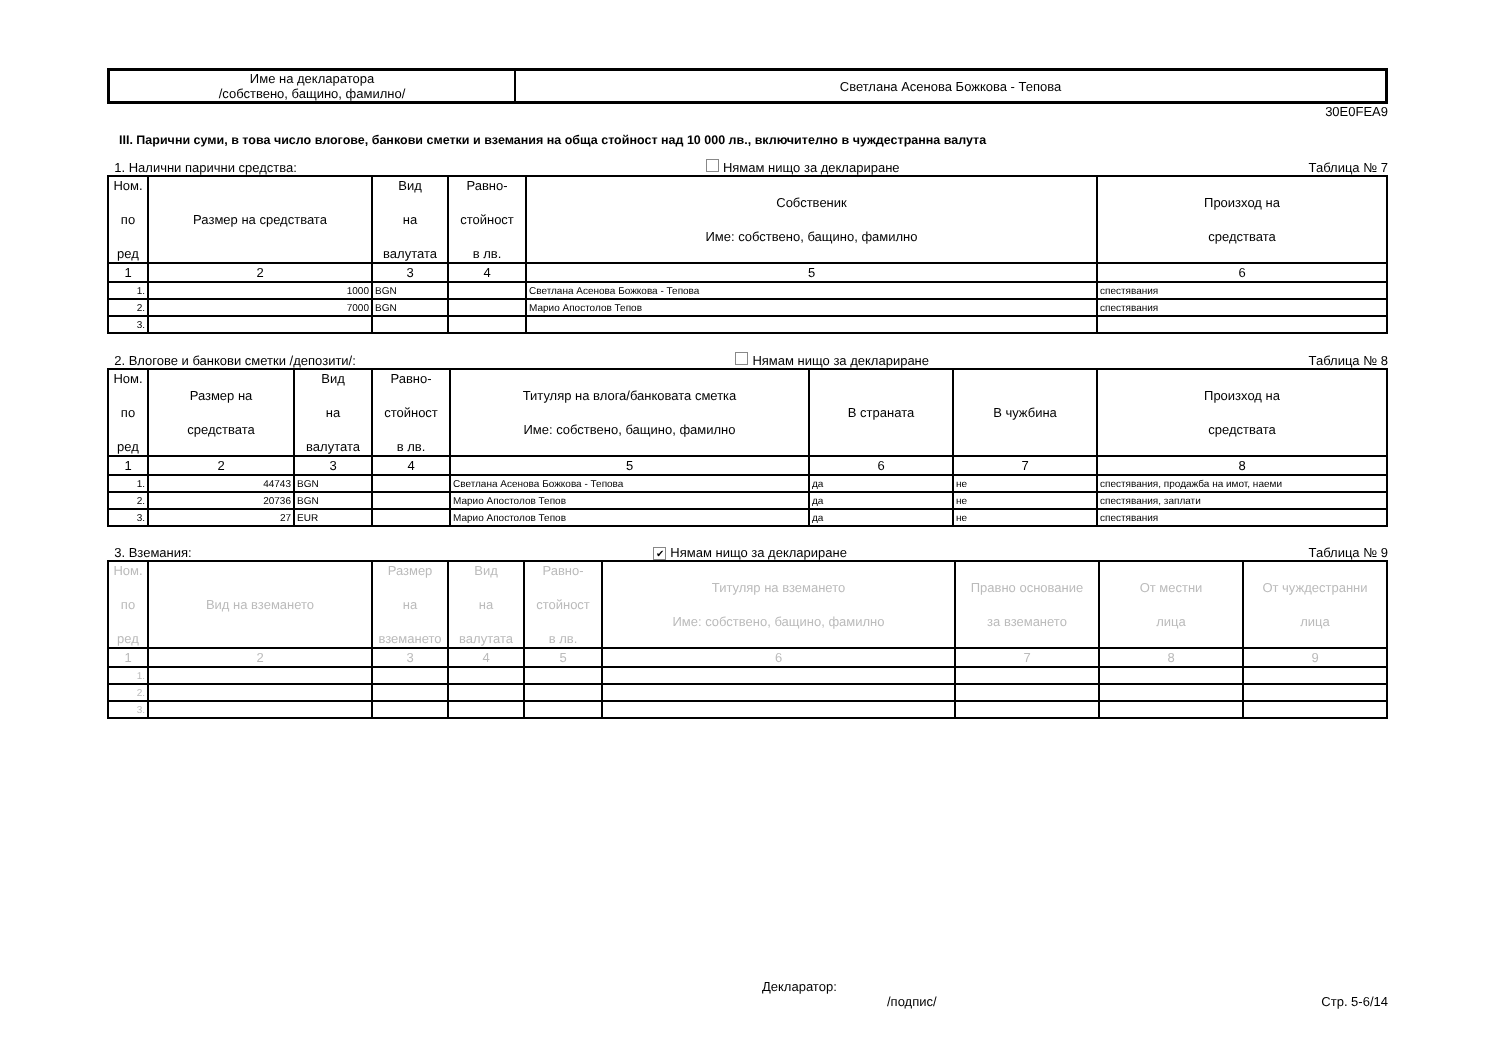| Име на декларатора /собствено, бащино, фамилно/ | Светлана Асенова Божкова - Тепова |
30E0FEA9
III. Парични суми, в това число влогове, банкови сметки и вземания на обща стойност над 10 000 лв., включително в чуждестранна валута
1. Налични парични средства: Нямам нищо за деклариране Таблица № 7
| Ном. по ред | Размер на средствата | Вид на валутата | Равно- стойност в лв. | Собственик Име: собствено, бащино, фамилно | Произход на средствата |
| --- | --- | --- | --- | --- | --- |
| 1 | 2 | 3 | 4 | 5 | 6 |
| 1. | 1000 | BGN | | Светлана Асенова Божкова - Тепова | спестявания |
| 2. | 7000 | BGN | | Марио Апостолов Тепов | спестявания |
| 3. | | | | | |
2. Влогове и банкови сметки /депозити/: Нямам нищо за деклариране Таблица № 8
| Ном. по ред | Размер на средствата | Вид на валутата | Равно- стойност в лв. | Титуляр на влога/банковата сметка Име: собствено, бащино, фамилно | В страната | В чужбина | Произход на средствата |
| --- | --- | --- | --- | --- | --- | --- | --- |
| 1 | 2 | 3 | 4 | 5 | 6 | 7 | 8 |
| 1. | 44743 | BGN | | Светлана Асенова Божкова - Тепова | да | не | спестявания, продажба на имот, наеми |
| 2. | 20736 | BGN | | Марио Апостолов Тепов | да | не | спестявания, заплати |
| 3. | 27 | EUR | | Марио Апостолов Тепов | да | не | спестявания |
3. Вземания: ✔ Нямам нищо за деклариране Таблица № 9
| Ном. по ред | Вид на вземането | Размер на вземането | Вид на валутата | Равно- стойност в лв. | Титуляр на вземането Име: собствено, бащино, фамилно | Правно основание за вземането | От местни лица | От чуждестранни лица |
| --- | --- | --- | --- | --- | --- | --- | --- | --- |
| 1 | 2 | 3 | 4 | 5 | 6 | 7 | 8 | 9 |
| 1. | | | | | | | | |
| 2. | | | | | | | | |
| 3. | | | | | | | | |
Декларатор:
/подпис/ Стр. 5-6/14